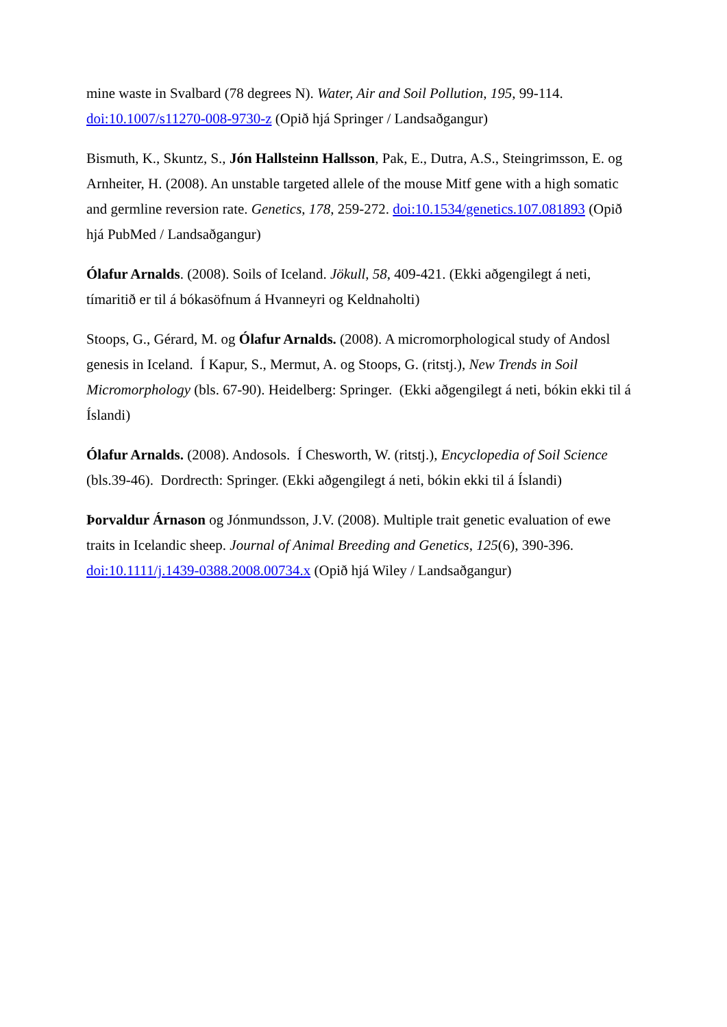mine waste in Svalbard (78 degrees N). Water, Air and Soil Pollution, 195, 99-114. doi:10.1007/s11270-008-9730-z (Opið hjá Springer / Landsaðgangur)
Bismuth, K., Skuntz, S., Jón Hallsteinn Hallsson, Pak, E., Dutra, A.S., Steingrimsson, E. og Arnheiter, H. (2008). An unstable targeted allele of the mouse Mitf gene with a high somatic and germline reversion rate. Genetics, 178, 259-272. doi:10.1534/genetics.107.081893 (Opið hjá PubMed / Landsaðgangur)
Ólafur Arnalds. (2008). Soils of Iceland. Jökull, 58, 409-421. (Ekki aðgengilegt á neti, tímaritið er til á bókasöfnum á Hvanneyri og Keldnaholti)
Stoops, G., Gérard, M. og Ólafur Arnalds. (2008). A micromorphological study of Andosl genesis in Iceland. Í Kapur, S., Mermut, A. og Stoops, G. (ritstj.), New Trends in Soil Micromorphology (bls. 67-90). Heidelberg: Springer. (Ekki aðgengilegt á neti, bókin ekki til á Íslandi)
Ólafur Arnalds. (2008). Andosols. Í Chesworth, W. (ritstj.), Encyclopedia of Soil Science (bls.39-46). Dordrecth: Springer. (Ekki aðgengilegt á neti, bókin ekki til á Íslandi)
Þorvaldur Árnason og Jónmundsson, J.V. (2008). Multiple trait genetic evaluation of ewe traits in Icelandic sheep. Journal of Animal Breeding and Genetics, 125(6), 390-396. doi:10.1111/j.1439-0388.2008.00734.x (Opið hjá Wiley / Landsaðgangur)